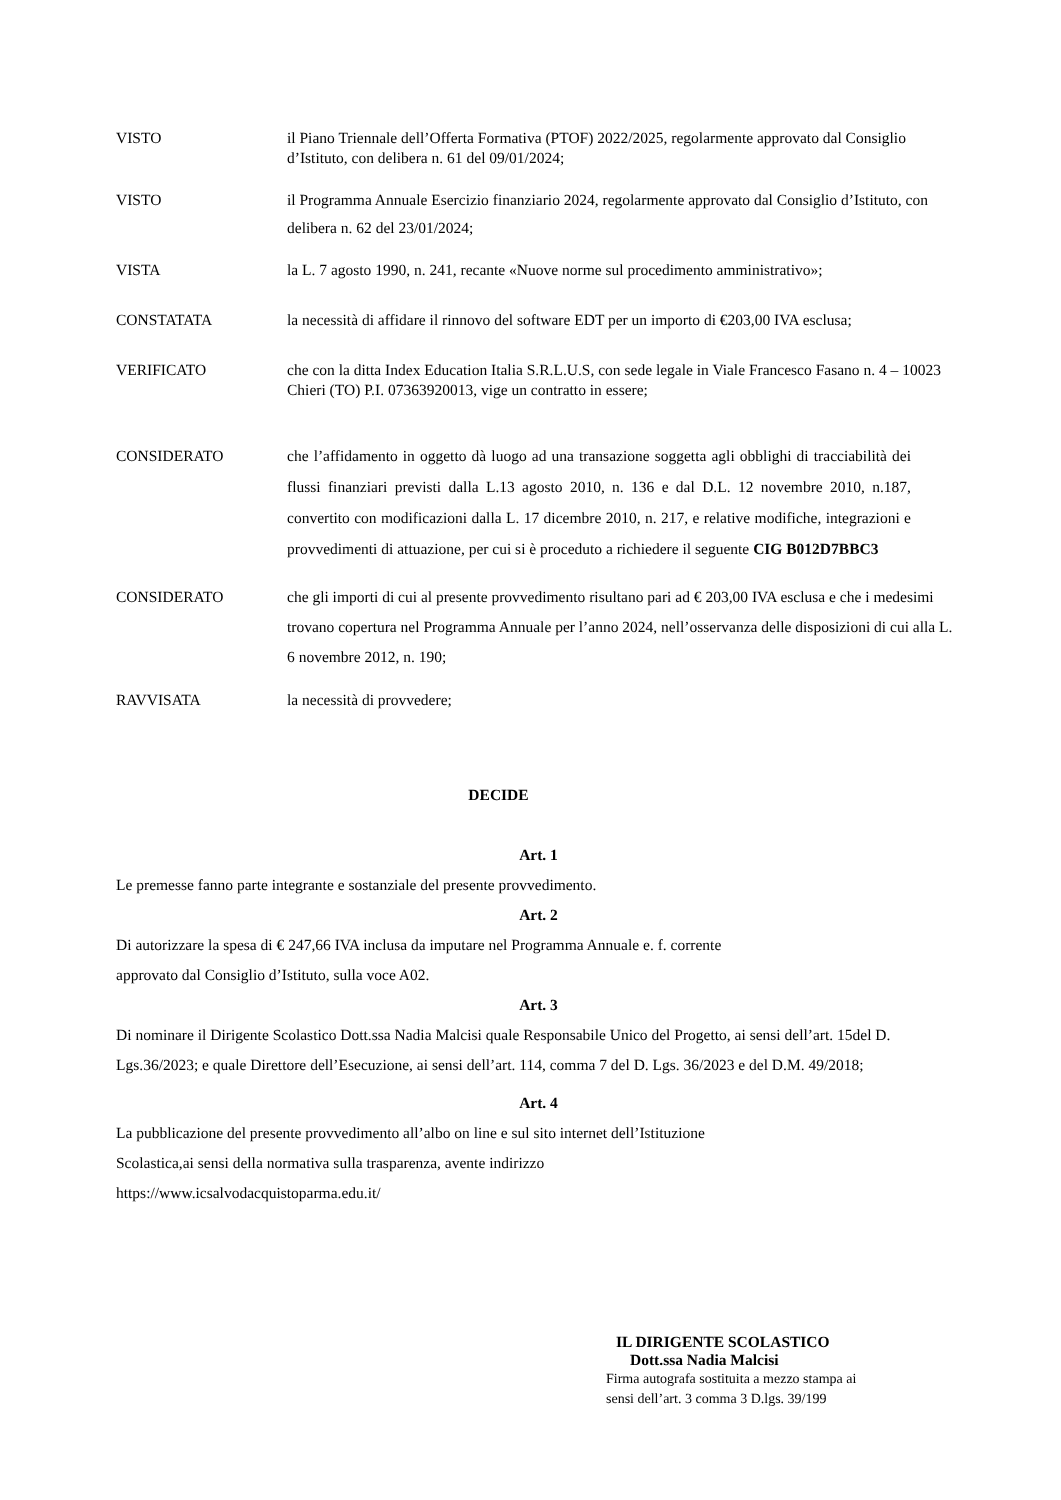VISTO il Piano Triennale dell’Offerta Formativa (PTOF) 2022/2025, regolarmente approvato dal Consiglio d’Istituto, con delibera n. 61 del 09/01/2024;
VISTO il Programma Annuale Esercizio finanziario 2024, regolarmente approvato dal Consiglio d’Istituto, con delibera n. 62 del 23/01/2024;
VISTA la L. 7 agosto 1990, n. 241, recante «Nuove norme sul procedimento amministrativo»;
CONSTATATA la necessità di affidare il rinnovo del software EDT per un importo di €203,00 IVA esclusa;
VERIFICATO che con la ditta Index Education Italia S.R.L.U.S, con sede legale in Viale Francesco Fasano n. 4 – 10023 Chieri (TO) P.I. 07363920013, vige un contratto in essere;
CONSIDERATO che l’affidamento in oggetto dà luogo ad una transazione soggetta agli obblighi di tracciabilità dei flussi finanziari previsti dalla L.13 agosto 2010, n. 136 e dal D.L. 12 novembre 2010, n.187, convertito con modificazioni dalla L. 17 dicembre 2010, n. 217, e relative modifiche, integrazioni e provvedimenti di attuazione, per cui si è proceduto a richiedere il seguente CIG B012D7BBC3
CONSIDERATO che gli importi di cui al presente provvedimento risultano pari ad € 203,00 IVA esclusa e che i medesimi trovano copertura nel Programma Annuale per l’anno 2024, nell’osservanza delle disposizioni di cui alla L. 6 novembre 2012, n. 190;
RAVVISATA la necessità di provvedere;
DECIDE
Art. 1
Le premesse fanno parte integrante e sostanziale del presente provvedimento.
Art. 2
Di autorizzare la spesa di € 247,66 IVA inclusa da imputare nel Programma Annuale e. f. corrente
approvato dal Consiglio d’Istituto, sulla voce A02.
Art. 3
Di nominare il Dirigente Scolastico Dott.ssa Nadia Malcisi quale Responsabile Unico del Progetto, ai sensi dell’art. 15del D. Lgs.36/2023; e quale Direttore dell’Esecuzione, ai sensi dell’art. 114, comma 7 del D. Lgs. 36/2023 e del D.M. 49/2018;
Art. 4
La pubblicazione del presente provvedimento all’albo on line e sul sito internet dell’Istituzione
Scolastica,ai sensi della normativa sulla trasparenza, avente indirizzo
https://www.icsalvodacquistoparma.edu.it/
IL DIRIGENTE SCOLASTICO
Dott.ssa Nadia Malcisi
Firma autografa sostituita a mezzo stampa ai
sensi dell’art. 3 comma 3 D.lgs. 39/199